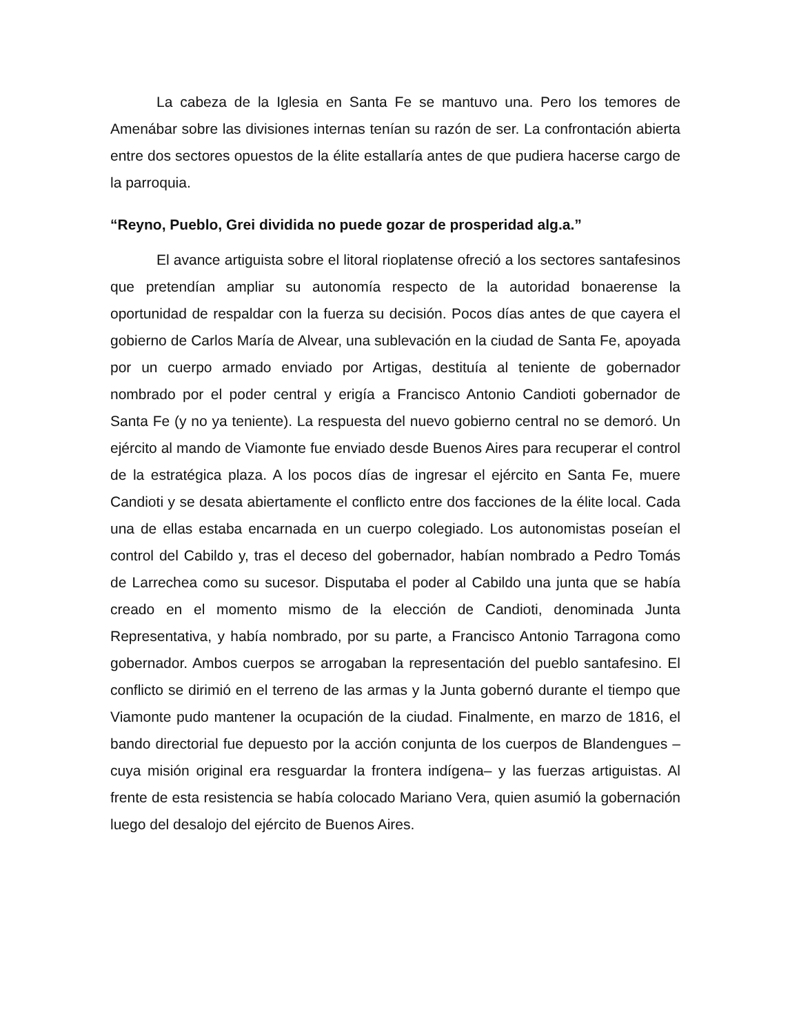La cabeza de la Iglesia en Santa Fe se mantuvo una. Pero los temores de Amenábar sobre las divisiones internas tenían su razón de ser. La confrontación abierta entre dos sectores opuestos de la élite estallaría antes de que pudiera hacerse cargo de la parroquia.
“Reyno, Pueblo, Grei dividida no puede gozar de prosperidad alg.a.”
El avance artiguista sobre el litoral rioplatense ofreció a los sectores santafesinos que pretendían ampliar su autonomía respecto de la autoridad bonaerense la oportunidad de respaldar con la fuerza su decisión. Pocos días antes de que cayera el gobierno de Carlos María de Alvear, una sublevación en la ciudad de Santa Fe, apoyada por un cuerpo armado enviado por Artigas, destituía al teniente de gobernador nombrado por el poder central y erigía a Francisco Antonio Candioti gobernador de Santa Fe (y no ya teniente). La respuesta del nuevo gobierno central no se demoró. Un ejército al mando de Viamonte fue enviado desde Buenos Aires para recuperar el control de la estratégica plaza. A los pocos días de ingresar el ejército en Santa Fe, muere Candioti y se desata abiertamente el conflicto entre dos facciones de la élite local. Cada una de ellas estaba encarnada en un cuerpo colegiado. Los autonomistas poseían el control del Cabildo y, tras el deceso del gobernador, habían nombrado a Pedro Tomás de Larrechea como su sucesor. Disputaba el poder al Cabildo una junta que se había creado en el momento mismo de la elección de Candioti, denominada Junta Representativa, y había nombrado, por su parte, a Francisco Antonio Tarragona como gobernador. Ambos cuerpos se arrogaban la representación del pueblo santafesino. El conflicto se dirimió en el terreno de las armas y la Junta gobernó durante el tiempo que Viamonte pudo mantener la ocupación de la ciudad. Finalmente, en marzo de 1816, el bando directorial fue depuesto por la acción conjunta de los cuerpos de Blandengues –cuya misión original era resguardar la frontera indígena– y las fuerzas artiguistas. Al frente de esta resistencia se había colocado Mariano Vera, quien asumió la gobernación luego del desalojo del ejército de Buenos Aires.